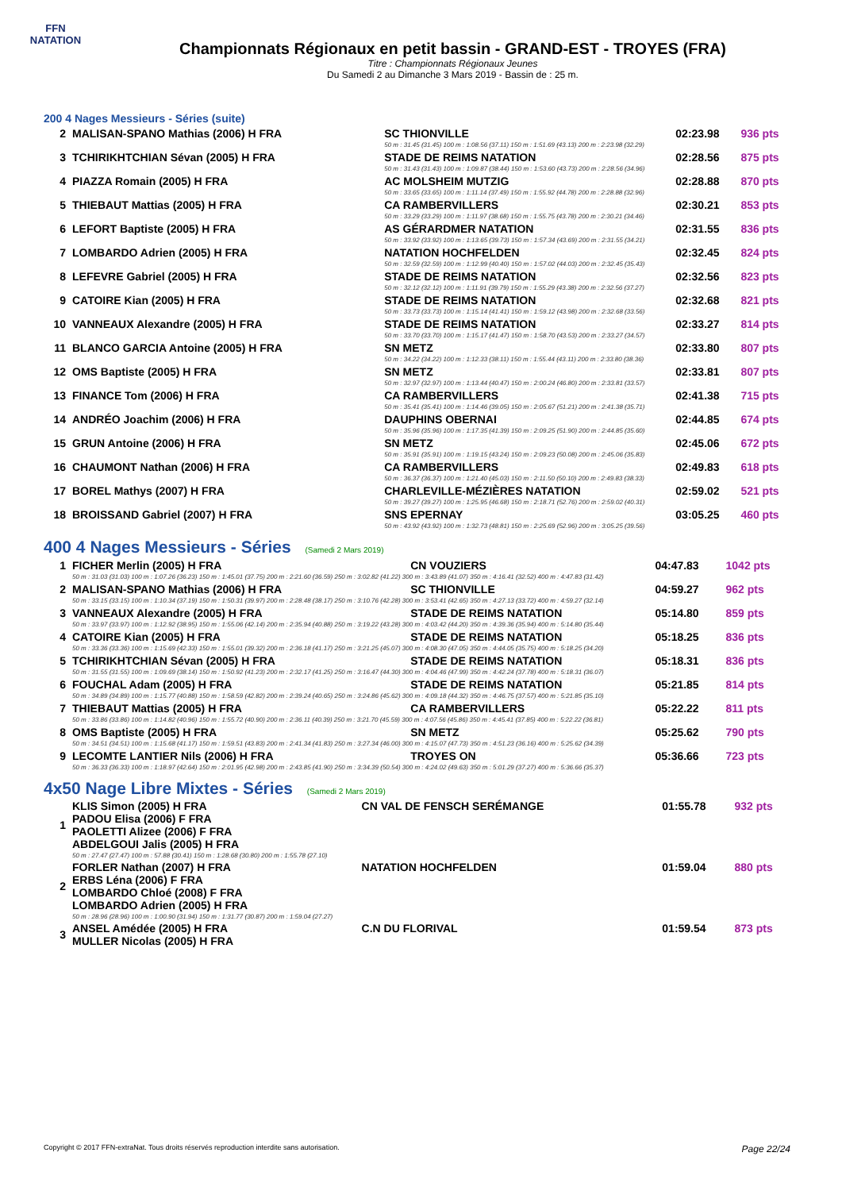FFN
NATATION
Championnats Régionaux en petit bassin - GRAND-EST - TROYES (FRA)
Titre : Championnats Régionaux Jeunes
Du Samedi 2 au Dimanche 3 Mars 2019 - Bassin de : 25 m.
200 4 Nages Messieurs - Séries (suite)
| 2 | MALISAN-SPANO Mathias (2006) H FRA | SC THIONVILLE | 02:23.98 | 936 pts |
| | | 50 m : 31.45 (31.45) 100 m : 1:08.56 (37.11) 150 m : 1:51.69 (43.13) 200 m : 2:23.98 (32.29) | | |
| 3 | TCHIRIKHTCHIAN Sévan (2005) H FRA | STADE DE REIMS NATATION | 02:28.56 | 875 pts |
| | | 50 m : 31.43 (31.43) 100 m : 1:09.87 (38.44) 150 m : 1:53.60 (43.73) 200 m : 2:28.56 (34.96) | | |
| 4 | PIAZZA Romain (2005) H FRA | AC MOLSHEIM MUTZIG | 02:28.88 | 870 pts |
| | | 50 m : 33.65 (33.65) 100 m : 1:11.14 (37.49) 150 m : 1:55.92 (44.78) 200 m : 2:28.88 (32.96) | | |
| 5 | THIEBAUT Mattias (2005) H FRA | CA RAMBERVILLERS | 02:30.21 | 853 pts |
| | | 50 m : 33.29 (33.29) 100 m : 1:11.97 (38.68) 150 m : 1:55.75 (43.78) 200 m : 2:30.21 (34.46) | | |
| 6 | LEFORT Baptiste (2005) H FRA | AS GÉRARDMER NATATION | 02:31.55 | 836 pts |
| | | 50 m : 33.92 (33.92) 100 m : 1:13.65 (39.73) 150 m : 1:57.34 (43.69) 200 m : 2:31.55 (34.21) | | |
| 7 | LOMBARDO Adrien (2005) H FRA | NATATION HOCHFELDEN | 02:32.45 | 824 pts |
| | | 50 m : 32.59 (32.59) 100 m : 1:12.99 (40.40) 150 m : 1:57.02 (44.03) 200 m : 2:32.45 (35.43) | | |
| 8 | LEFEVRE Gabriel (2005) H FRA | STADE DE REIMS NATATION | 02:32.56 | 823 pts |
| | | 50 m : 32.12 (32.12) 100 m : 1:11.91 (39.79) 150 m : 1:55.29 (43.38) 200 m : 2:32.56 (37.27) | | |
| 9 | CATOIRE Kian (2005) H FRA | STADE DE REIMS NATATION | 02:32.68 | 821 pts |
| | | 50 m : 33.73 (33.73) 100 m : 1:15.14 (41.41) 150 m : 1:59.12 (43.98) 200 m : 2:32.68 (33.56) | | |
| 10 | VANNEAUX Alexandre (2005) H FRA | STADE DE REIMS NATATION | 02:33.27 | 814 pts |
| | | 50 m : 33.70 (33.70) 100 m : 1:15.17 (41.47) 150 m : 1:58.70 (43.53) 200 m : 2:33.27 (34.57) | | |
| 11 | BLANCO GARCIA Antoine (2005) H FRA | SN METZ | 02:33.80 | 807 pts |
| | | 50 m : 34.22 (34.22) 100 m : 1:12.33 (38.11) 150 m : 1:55.44 (43.11) 200 m : 2:33.80 (38.36) | | |
| 12 | OMS Baptiste (2005) H FRA | SN METZ | 02:33.81 | 807 pts |
| | | 50 m : 32.97 (32.97) 100 m : 1:13.44 (40.47) 150 m : 2:00.24 (46.80) 200 m : 2:33.81 (33.57) | | |
| 13 | FINANCE Tom (2006) H FRA | CA RAMBERVILLERS | 02:41.38 | 715 pts |
| | | 50 m : 35.41 (35.41) 100 m : 1:14.46 (39.05) 150 m : 2:05.67 (51.21) 200 m : 2:41.38 (35.71) | | |
| 14 | ANDRÉO Joachim (2006) H FRA | DAUPHINS OBERNAI | 02:44.85 | 674 pts |
| | | 50 m : 35.96 (35.96) 100 m : 1:17.35 (41.39) 150 m : 2:09.25 (51.90) 200 m : 2:44.85 (35.60) | | |
| 15 | GRUN Antoine (2006) H FRA | SN METZ | 02:45.06 | 672 pts |
| | | 50 m : 35.91 (35.91) 100 m : 1:19.15 (43.24) 150 m : 2:09.23 (50.08) 200 m : 2:45.06 (35.83) | | |
| 16 | CHAUMONT Nathan (2006) H FRA | CA RAMBERVILLERS | 02:49.83 | 618 pts |
| | | 50 m : 36.37 (36.37) 100 m : 1:21.40 (45.03) 150 m : 2:11.50 (50.10) 200 m : 2:49.83 (38.33) | | |
| 17 | BOREL Mathys (2007) H FRA | CHARLEVILLE-MÉZIÈRES NATATION | 02:59.02 | 521 pts |
| | | 50 m : 39.27 (39.27) 100 m : 1:25.95 (46.68) 150 m : 2:18.71 (52.76) 200 m : 2:59.02 (40.31) | | |
| 18 | BROISSAND Gabriel (2007) H FRA | SNS EPERNAY | 03:05.25 | 460 pts |
| | | 50 m : 43.92 (43.92) 100 m : 1:32.73 (48.81) 150 m : 2:25.69 (52.96) 200 m : 3:05.25 (39.56) | | |
400 4 Nages Messieurs - Séries (Samedi 2 Mars 2019)
| 1 | FICHER Merlin (2005) H FRA | CN VOUZIERS | 04:47.83 | 1042 pts |
| | 50 m : 31.03 (31.03) 100 m : 1:07.26 (36.23) 150 m : 1:45.01 (37.75) 200 m : 2:21.60 (36.59) 250 m : 3:02.82 (41.22) 300 m : 3:43.89 (41.07) 350 m : 4:16.41 (32.52) 400 m : 4:47.83 (31.42) | | | |
| 2 | MALISAN-SPANO Mathias (2006) H FRA | SC THIONVILLE | 04:59.27 | 962 pts |
| | 50 m : 33.15 (33.15) 100 m : 1:10.34 (37.19) 150 m : 1:50.31 (39.97) 200 m : 2:28.48 (38.17) 250 m : 3:10.76 (42.28) 300 m : 3:53.41 (42.65) 350 m : 4:27.13 (33.72) 400 m : 4:59.27 (32.14) | | | |
| 3 | VANNEAUX Alexandre (2005) H FRA | STADE DE REIMS NATATION | 05:14.80 | 859 pts |
| | 50 m : 33.97 (33.97) 100 m : 1:12.92 (38.95) 150 m : 1:55.06 (42.14) 200 m : 2:35.94 (40.88) 250 m : 3:19.22 (43.28) 300 m : 4:03.42 (44.20) 350 m : 4:39.36 (35.94) 400 m : 5:14.80 (35.44) | | | |
| 4 | CATOIRE Kian (2005) H FRA | STADE DE REIMS NATATION | 05:18.25 | 836 pts |
| | 50 m : 33.36 (33.36) 100 m : 1:15.69 (42.33) 150 m : 1:55.01 (39.32) 200 m : 2:36.18 (41.17) 250 m : 3:21.25 (45.07) 300 m : 4:08.30 (47.05) 350 m : 4:44.05 (35.75) 400 m : 5:18.25 (34.20) | | | |
| 5 | TCHIRIKHTCHIAN Sévan (2005) H FRA | STADE DE REIMS NATATION | 05:18.31 | 836 pts |
| | 50 m : 31.55 (31.55) 100 m : 1:09.69 (38.14) 150 m : 1:50.92 (41.23) 200 m : 2:32.17 (41.25) 250 m : 3:16.47 (44.30) 300 m : 4:04.46 (47.99) 350 m : 4:42.24 (37.78) 400 m : 5:18.31 (36.07) | | | |
| 6 | FOUCHAL Adam (2005) H FRA | STADE DE REIMS NATATION | 05:21.85 | 814 pts |
| | 50 m : 34.89 (34.89) 100 m : 1:15.77 (40.88) 150 m : 1:58.59 (42.82) 200 m : 2:39.24 (40.65) 250 m : 3:24.86 (45.62) 300 m : 4:09.18 (44.32) 350 m : 4:46.75 (37.57) 400 m : 5:21.85 (35.10) | | | |
| 7 | THIEBAUT Mattias (2005) H FRA | CA RAMBERVILLERS | 05:22.22 | 811 pts |
| | 50 m : 33.86 (33.86) 100 m : 1:14.82 (40.96) 150 m : 1:55.72 (40.90) 200 m : 2:36.11 (40.39) 250 m : 3:21.70 (45.59) 300 m : 4:07.56 (45.86) 350 m : 4:45.41 (37.85) 400 m : 5:22.22 (36.81) | | | |
| 8 | OMS Baptiste (2005) H FRA | SN METZ | 05:25.62 | 790 pts |
| | 50 m : 34.51 (34.51) 100 m : 1:15.68 (41.17) 150 m : 1:59.51 (43.83) 200 m : 2:41.34 (41.83) 250 m : 3:27.34 (46.00) 300 m : 4:15.07 (47.73) 350 m : 4:51.23 (36.16) 400 m : 5:25.62 (34.39) | | | |
| 9 | LECOMTE LANTIER Nils (2006) H FRA | TROYES ON | 05:36.66 | 723 pts |
| | 50 m : 36.33 (36.33) 100 m : 1:18.97 (42.64) 150 m : 2:01.95 (42.98) 200 m : 2:43.85 (41.90) 250 m : 3:34.39 (50.54) 300 m : 4:24.02 (49.63) 350 m : 5:01.29 (37.27) 400 m : 5:36.66 (35.37) | | | |
4x50 Nage Libre Mixtes - Séries (Samedi 2 Mars 2019)
| 1 | KLIS Simon (2005) H FRA PADOU Elisa (2006) F FRA PAOLETTI Alizee (2006) F FRA ABDELGOUI Jalis (2005) H FRA | CN VAL DE FENSCH SERÉMANGE | 01:55.78 | 932 pts |
| | 50 m : 27.47 (27.47) 100 m : 57.88 (30.41) 150 m : 1:28.68 (30.80) 200 m : 1:55.78 (27.10) | | | |
| 2 | FORLER Nathan (2007) H FRA ERBS Léna (2006) F FRA LOMBARDO Chloé (2008) F FRA LOMBARDO Adrien (2005) H FRA | NATATION HOCHFELDEN | 01:59.04 | 880 pts |
| | 50 m : 28.96 (28.96) 100 m : 1:00.90 (31.94) 150 m : 1:31.77 (30.87) 200 m : 1:59.04 (27.27) | | | |
| 3 | ANSEL Amédée (2005) H FRA MULLER Nicolas (2005) H FRA | C.N DU FLORIVAL | 01:59.54 | 873 pts |
Copyright © 2017 FFN-extraNat. Tous droits réservés reproduction interdite sans autorisation. Page 22/24